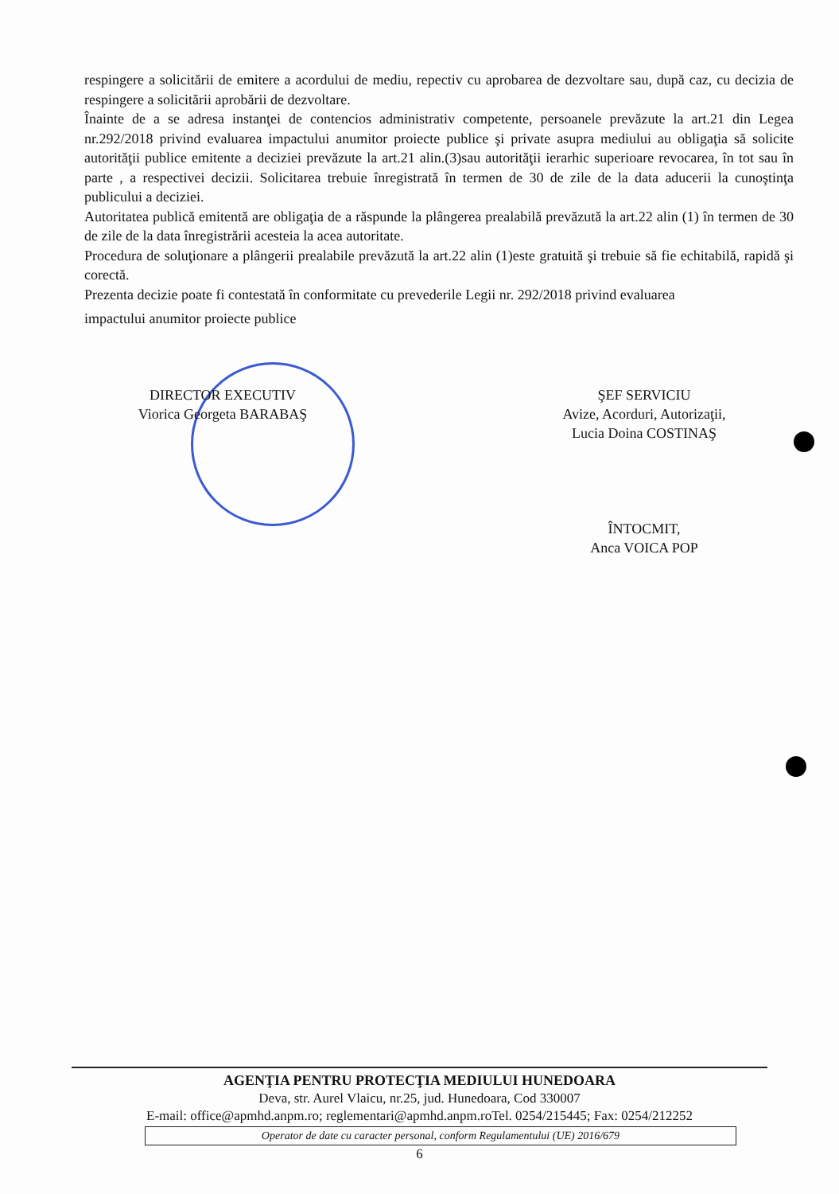respingere a solicitării de emitere a acordului de mediu, repectiv cu aprobarea de dezvoltare sau, după caz, cu decizia de respingere a solicitării aprobării de dezvoltare.
Înainte de a se adresa instanţei de contencios administrativ competente, persoanele prevăzute la art.21 din Legea nr.292/2018 privind evaluarea impactului anumitor proiecte publice şi private asupra mediului au obligaţia să solicite autorităţii publice emitente a deciziei prevăzute la art.21 alin.(3)sau autorităţii ierarhic superioare revocarea, în tot sau în parte , a respectivei decizii. Solicitarea trebuie înregistrată în termen de 30 de zile de la data aducerii la cunoştinţa publicului a deciziei.
Autoritatea publică emitentă are obligaţia de a răspunde la plângerea prealabilă prevăzută la art.22 alin (1) în termen de 30 de zile de la data înregistrării acesteia la acea autoritate.
Procedura de soluţionare a plângerii prealabile prevăzută la art.22 alin (1)este gratuită şi trebuie să fie echitabilă, rapidă şi corectă.
Prezenta decizie poate fi contestată în conformitate cu prevederile Legii nr. 292/2018 privind evaluarea
impactului anumitor proiecte publice
DIRECTOR EXECUTIV
Viorica Georgeta BARABAŞ
ŞEF SERVICIU
Avize, Acorduri, Autorizaţii,
Lucia Doina COSTINAŞ
ÎNTOCMIT,
Anca VOICA POP
AGENŢIA PENTRU PROTECŢIA MEDIULUI HUNEDOARA
Deva, str. Aurel Vlaicu, nr.25, jud. Hunedoara, Cod 330007
E-mail: office@apmhd.anpm.ro; reglementari@apmhd.anpm.roTel. 0254/215445; Fax: 0254/212252
Operator de date cu caracter personal, conform Regulamentului (UE) 2016/679
6